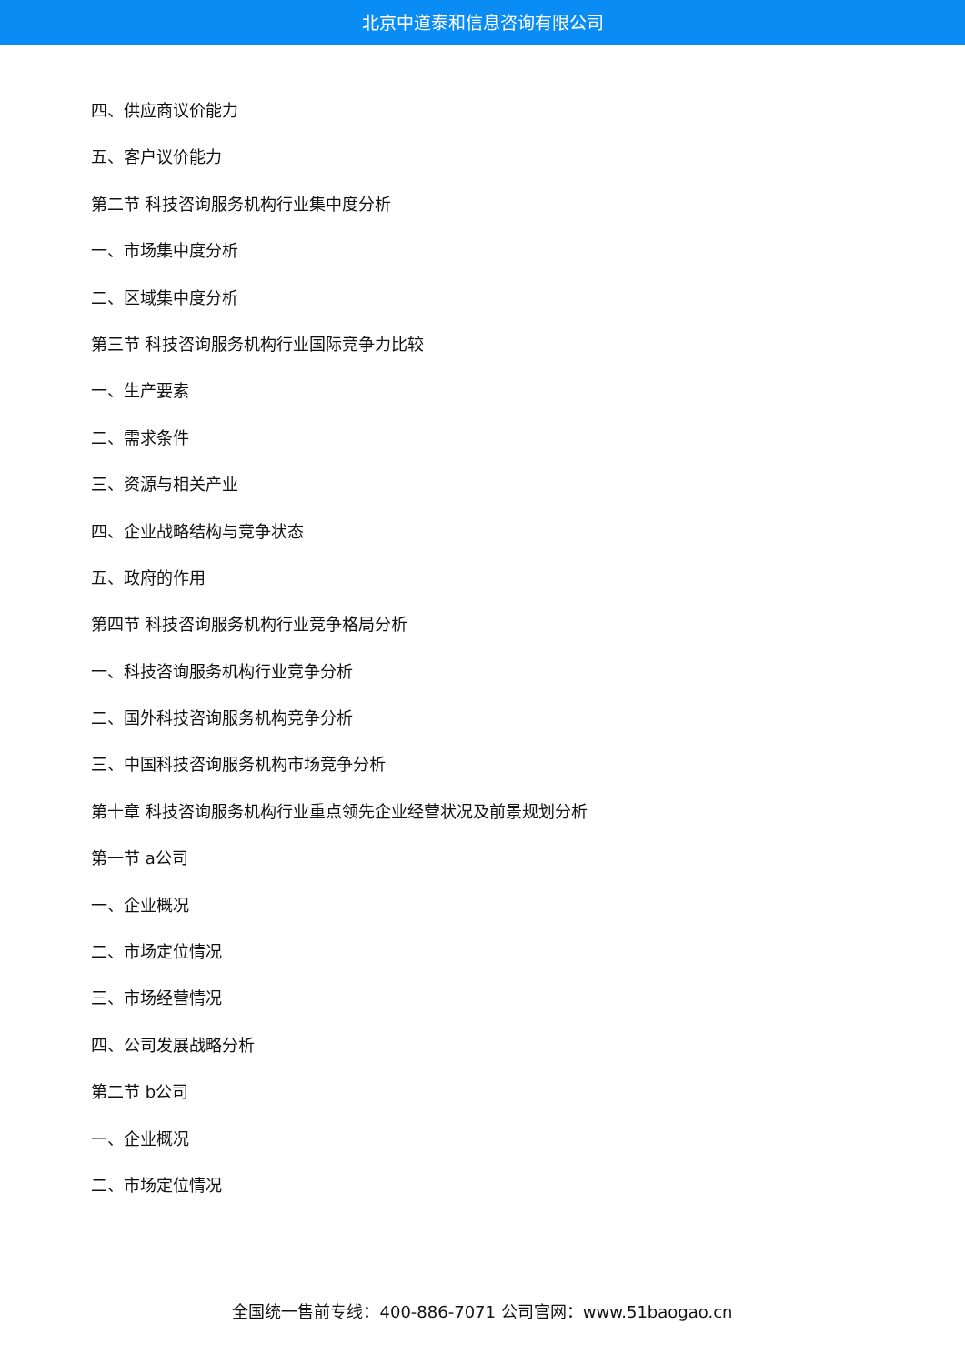北京中道泰和信息咨询有限公司
四、供应商议价能力
五、客户议价能力
第二节 科技咨询服务机构行业集中度分析
一、市场集中度分析
二、区域集中度分析
第三节 科技咨询服务机构行业国际竞争力比较
一、生产要素
二、需求条件
三、资源与相关产业
四、企业战略结构与竞争状态
五、政府的作用
第四节 科技咨询服务机构行业竞争格局分析
一、科技咨询服务机构行业竞争分析
二、国外科技咨询服务机构竞争分析
三、中国科技咨询服务机构市场竞争分析
第十章 科技咨询服务机构行业重点领先企业经营状况及前景规划分析
第一节 a公司
一、企业概况
二、市场定位情况
三、市场经营情况
四、公司发展战略分析
第二节 b公司
一、企业概况
二、市场定位情况
全国统一售前专线：400-886-7071 公司官网：www.51baogao.cn